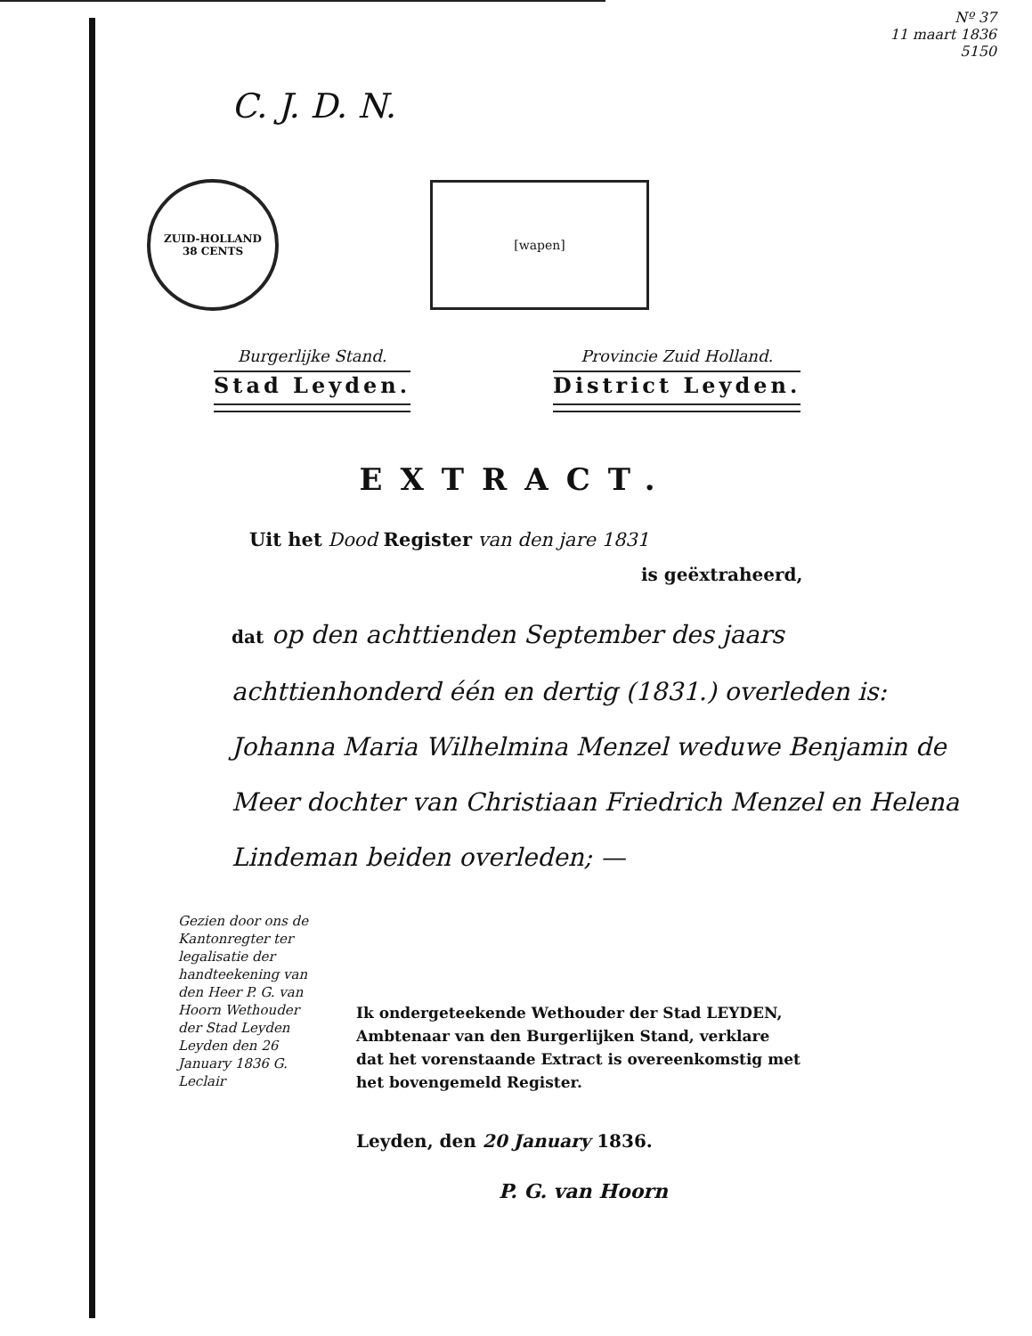Nº 37
11 maart 1836
5150
C. J. D. N.
ZUID-HOLLAND
38 CENTS
[wapen]
Burgerlijke Stand.
Stad Leyden.
Provincie Zuid Holland.
District Leyden.
EXTRACT.
Uit het Dood Register van den jare 1831
is geëxtraheerd,
dat op den achttienden September des jaars achttienhonderd één en dertig (1831.) overleden is: Johanna Maria Wilhelmina Menzel weduwe Benjamin de Meer dochter van Christiaan Friedrich Menzel en Helena Lindeman beiden overleden; —
Gezien door ons de Kantonregter ter legalisatie der handteekening van den Heer P. G. van Hoorn Wethouder der Stad Leyden Leyden den 26 January 1836 G. Leclair
Ik ondergeteekende Wethouder der Stad LEYDEN, Ambtenaar van den Burgerlijken Stand, verklare dat het vorenstaande Extract is overeenkomstig met het bovengemeld Register.
Leyden, den 20 January 1836.
P. G. van Hoorn